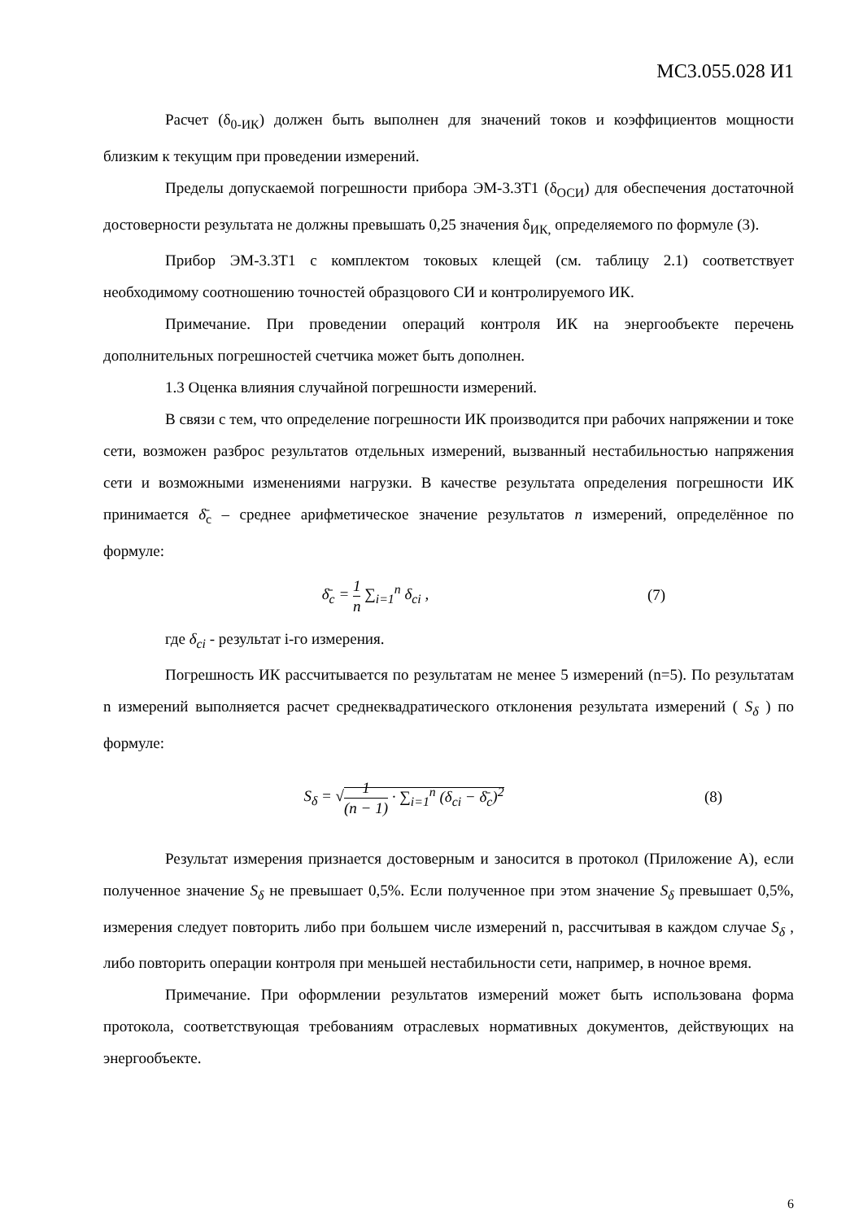МС3.055.028 И1
Расчет (δ<sub>0-ИК</sub>) должен быть выполнен для значений токов и коэффициентов мощности близким к текущим при проведении измерений.
Пределы допускаемой погрешности прибора ЭМ-3.3Т1 (δ<sub>ОСИ</sub>) для обеспечения достаточной достоверности результата не должны превышать 0,25 значения δ<sub>ИК,</sub> определяемого по формуле (3).
Прибор ЭМ-3.3Т1 с комплектом токовых клещей (см. таблицу 2.1) соответствует необходимому соотношению точностей образцового СИ и контролируемого ИК.
Примечание. При проведении операций контроля ИК на энергообъекте перечень дополнительных погрешностей счетчика может быть дополнен.
1.3 Оценка влияния случайной погрешности измерений.
В связи с тем, что определение погрешности ИК производится при рабочих напряжении и токе сети, возможен разброс результатов отдельных измерений, вызванный нестабильностью напряжения сети и возможными изменениями нагрузки. В качестве результата определения погрешности ИК принимается δ̄<sub>с</sub> – среднее арифметическое значение результатов n измерений, определённое по формуле:
δ̄<sub>с</sub> = 1 n ∑<sub>i=1</sub><sup>n</sup> δ<sub>ci</sub> , (7)
где δ<sub>ci</sub> - результат i-го измерения.
Погрешность ИК рассчитывается по результатам не менее 5 измерений (n=5). По результатам n измерений выполняется расчет среднеквадратического отклонения результата измерений ( S<sub>δ</sub> ) по формуле:
S<sub>δ</sub> = √1 (n − 1) · ∑<sub>i=1</sub><sup>n</sup> (δ<sub>ci</sub> − δ̄<sub>c</sub>)<sup>2</sup>
(8)
Результат измерения признается достоверным и заносится в протокол (Приложение А), если полученное значение S<sub>δ</sub> не превышает 0,5%. Если полученное при этом значение S<sub>δ</sub> превышает 0,5%, измерения следует повторить либо при большем числе измерений n, рассчитывая в каждом случае S<sub>δ</sub> , либо повторить операции контроля при меньшей нестабильности сети, например, в ночное время.
Примечание. При оформлении результатов измерений может быть использована форма протокола, соответствующая требованиям отраслевых нормативных документов, действующих на энергообъекте.
6